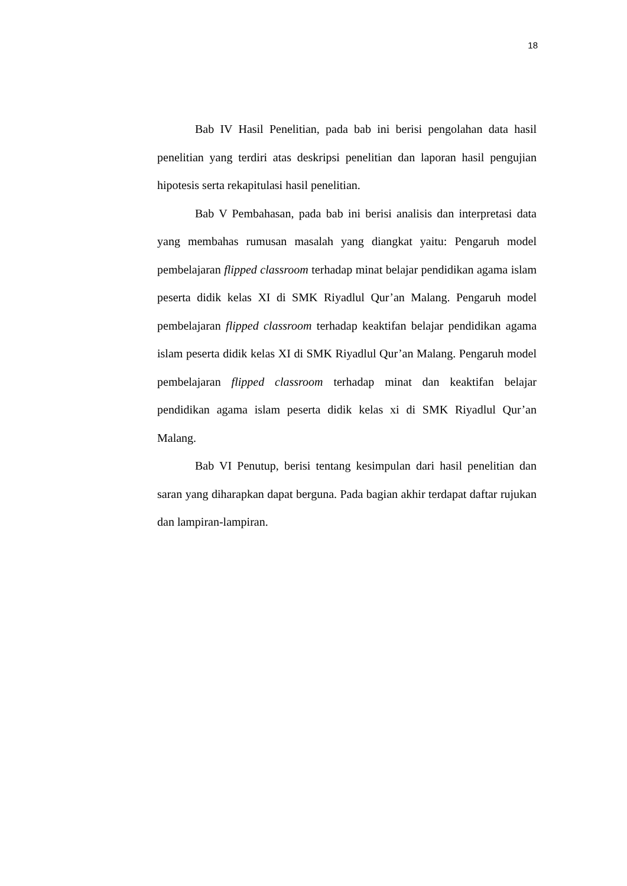18
Bab IV Hasil Penelitian, pada bab ini berisi pengolahan data hasil penelitian yang terdiri atas deskripsi penelitian dan laporan hasil pengujian hipotesis serta rekapitulasi hasil penelitian.
Bab V Pembahasan, pada bab ini berisi analisis dan interpretasi data yang membahas rumusan masalah yang diangkat yaitu: Pengaruh model pembelajaran flipped classroom terhadap minat belajar pendidikan agama islam peserta didik kelas XI di SMK Riyadlul Qur’an Malang. Pengaruh model pembelajaran flipped classroom terhadap keaktifan belajar pendidikan agama islam peserta didik kelas XI di SMK Riyadlul Qur’an Malang. Pengaruh model pembelajaran flipped classroom terhadap minat dan keaktifan belajar pendidikan agama islam peserta didik kelas xi di SMK Riyadlul Qur’an Malang.
Bab VI Penutup, berisi tentang kesimpulan dari hasil penelitian dan saran yang diharapkan dapat berguna. Pada bagian akhir terdapat daftar rujukan dan lampiran-lampiran.